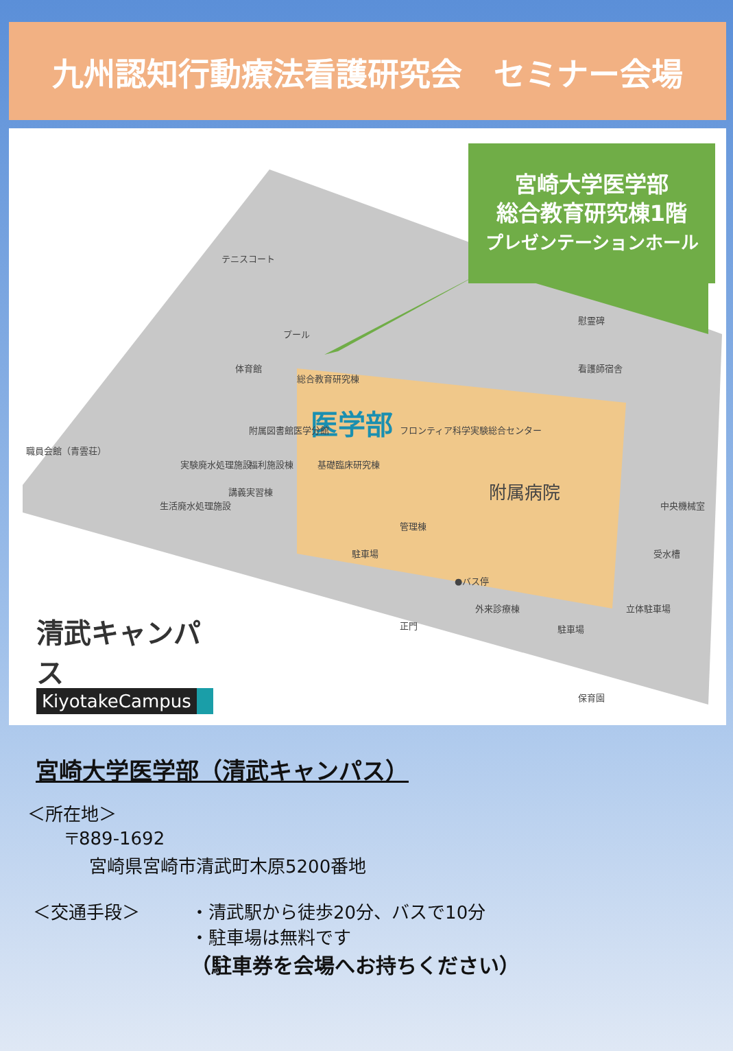九州認知行動療法看護研究会　セミナー会場
宮崎大学医学部
総合教育研究棟1階
プレゼンテーションホール
テニスコート
プール
体育館
総合教育研究棟
医学部
慰霊碑
看護師宿舎
職員会館（青雲荘）
実験廃水処理施設
附属図書館医学分館
福利施設棟 基礎臨床研究棟
フロンティア科学実験総合センター
附属病院
生活廃水処理施設
講義実習棟
中央機械室
管理棟
受水槽 駐車場
●バス停
外来診療棟 立体駐車場
正門 駐車場
保育園
清武キャンパス
KiyotakeCampus
宮崎大学医学部（清武キャンパス）
＜所在地＞
〒889-1692
宮崎県宮崎市清武町木原5200番地
＜交通手段＞ ・清武駅から徒歩20分、バスで10分
・駐車場は無料です
（駐車券を会場へお持ちください）